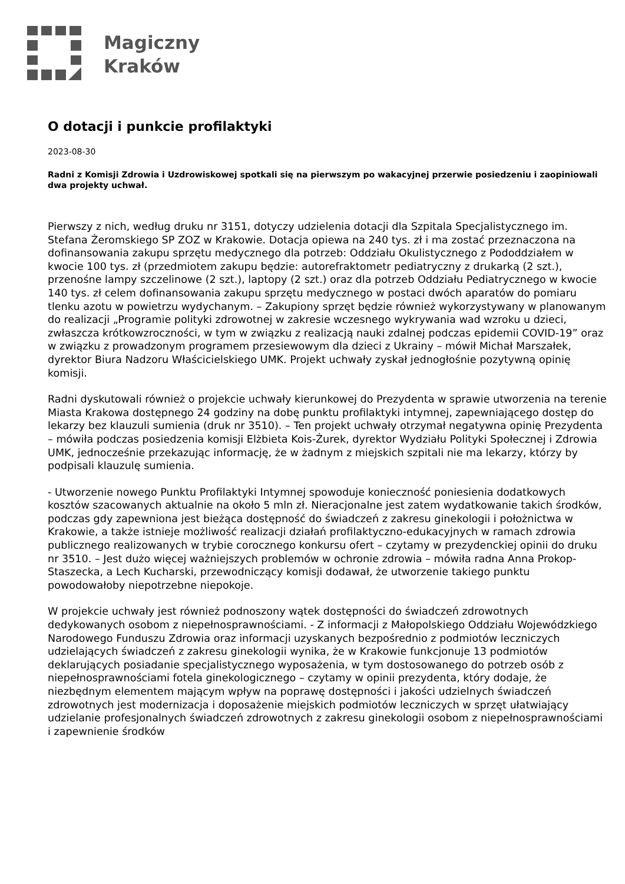Magiczny
Kraków
O dotacji i punkcie profilaktyki
2023-08-30
Radni z Komisji Zdrowia i Uzdrowiskowej spotkali się na pierwszym po wakacyjnej przerwie posiedzeniu i zaopiniowali dwa projekty uchwał.
Pierwszy z nich, według druku nr 3151, dotyczy udzielenia dotacji dla Szpitala Specjalistycznego im. Stefana Żeromskiego SP ZOZ w Krakowie. Dotacja opiewa na 240 tys. zł i ma zostać przeznaczona na dofinansowania zakupu sprzętu medycznego dla potrzeb: Oddziału Okulistycznego z Pododdziałem w kwocie 100 tys. zł (przedmiotem zakupu będzie: autorefraktometr pediatryczny z drukarką (2 szt.), przenośne lampy szczelinowe (2 szt.), laptopy (2 szt.) oraz dla potrzeb Oddziału Pediatrycznego w kwocie 140 tys. zł celem dofinansowania zakupu sprzętu medycznego w postaci dwóch aparatów do pomiaru tlenku azotu w powietrzu wydychanym. – Zakupiony sprzęt będzie również wykorzystywany w planowanym do realizacji „Programie polityki zdrowotnej w zakresie wczesnego wykrywania wad wzroku u dzieci, zwłaszcza krótkowzroczności, w tym w związku z realizacją nauki zdalnej podczas epidemii COVID-19” oraz w związku z prowadzonym programem przesiewowym dla dzieci z Ukrainy – mówił Michał Marszałek, dyrektor Biura Nadzoru Właścicielskiego UMK. Projekt uchwały zyskał jednogłośnie pozytywną opinię komisji.
Radni dyskutowali również o projekcie uchwały kierunkowej do Prezydenta w sprawie utworzenia na terenie Miasta Krakowa dostępnego 24 godziny na dobę punktu profilaktyki intymnej, zapewniającego dostęp do lekarzy bez klauzuli sumienia (druk nr 3510). – Ten projekt uchwały otrzymał negatywna opinię Prezydenta – mówiła podczas posiedzenia komisji Elżbieta Kois-Żurek, dyrektor Wydziału Polityki Społecznej i Zdrowia UMK, jednocześnie przekazując informację, że w żadnym z miejskich szpitali nie ma lekarzy, którzy by podpisali klauzulę sumienia.
- Utworzenie nowego Punktu Profilaktyki Intymnej spowoduje konieczność poniesienia dodatkowych kosztów szacowanych aktualnie na około 5 mln zł. Nieracjonalne jest zatem wydatkowanie takich środków, podczas gdy zapewniona jest bieżąca dostępność do świadczeń z zakresu ginekologii i położnictwa w Krakowie, a także istnieje możliwość realizacji działań profilaktyczno-edukacyjnych w ramach zdrowia publicznego realizowanych w trybie corocznego konkursu ofert – czytamy w prezydenckiej opinii do druku nr 3510. – Jest dużo więcej ważniejszych problemów w ochronie zdrowia – mówiła radna Anna Prokop-Staszecka, a Lech Kucharski, przewodniczący komisji dodawał, że utworzenie takiego punktu powodowałoby niepotrzebne niepokoje.
W projekcie uchwały jest również podnoszony wątek dostępności do świadczeń zdrowotnych dedykowanych osobom z niepełnosprawnościami. - Z informacji z Małopolskiego Oddziału Wojewódzkiego Narodowego Funduszu Zdrowia oraz informacji uzyskanych bezpośrednio z podmiotów leczniczych udzielających świadczeń z zakresu ginekologii wynika, że w Krakowie funkcjonuje 13 podmiotów deklarujących posiadanie specjalistycznego wyposażenia, w tym dostosowanego do potrzeb osób z niepełnosprawnościami fotela ginekologicznego – czytamy w opinii prezydenta, który dodaje, że niezbędnym elementem mającym wpływ na poprawę dostępności i jakości udzielnych świadczeń zdrowotnych jest modernizacja i doposażenie miejskich podmiotów leczniczych w sprzęt ułatwiający udzielanie profesjonalnych świadczeń zdrowotnych z zakresu ginekologii osobom z niepełnosprawnościami i zapewnienie środków